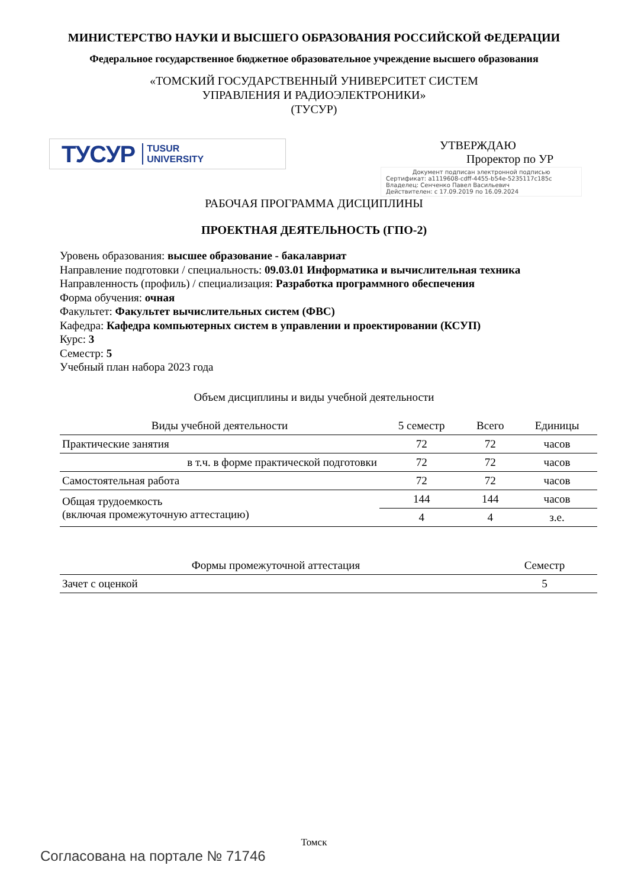МИНИСТЕРСТВО НАУКИ И ВЫСШЕГО ОБРАЗОВАНИЯ РОССИЙСКОЙ ФЕДЕРАЦИИ
Федеральное государственное бюджетное образовательное учреждение высшего образования
«ТОМСКИЙ ГОСУДАРСТВЕННЫЙ УНИВЕРСИТЕТ СИСТЕМ
УПРАВЛЕНИЯ И РАДИОЭЛЕКТРОНИКИ»
(ТУСУР)
ТУСУР TUSUR
UNIVERSITY
УТВЕРЖДАЮ
Проректор по УР
Документ подписан электронной подписью
Сертификат: a1119608-cdff-4455-b54e-5235117c185c
Владелец: Сенченко Павел Васильевич
Действителен: с 17.09.2019 по 16.09.2024
РАБОЧАЯ ПРОГРАММА ДИСЦИПЛИНЫ
ПРОЕКТНАЯ ДЕЯТЕЛЬНОСТЬ (ГПО-2)
Уровень образования: высшее образование - бакалавриат
Направление подготовки / специальность: 09.03.01 Информатика и вычислительная техника
Направленность (профиль) / специализация: Разработка программного обеспечения
Форма обучения: очная
Факультет: Факультет вычислительных систем (ФВС)
Кафедра: Кафедра компьютерных систем в управлении и проектировании (КСУП)
Курс: 3
Семестр: 5
Учебный план набора 2023 года
Объем дисциплины и виды учебной деятельности
| Виды учебной деятельности | 5 семестр | Всего | Единицы |
| --- | --- | --- | --- |
| Практические занятия | 72 | 72 | часов |
| в т.ч. в форме практической подготовки | 72 | 72 | часов |
| Самостоятельная работа | 72 | 72 | часов |
| Общая трудоемкость (включая промежуточную аттестацию) | 144 | 144 | часов |
| | 4 | 4 | з.е. |
| Формы промежуточной аттестация | Семестр |
| --- | --- |
| Зачет с оценкой | 5 |
Томск
Согласована на портале № 71746